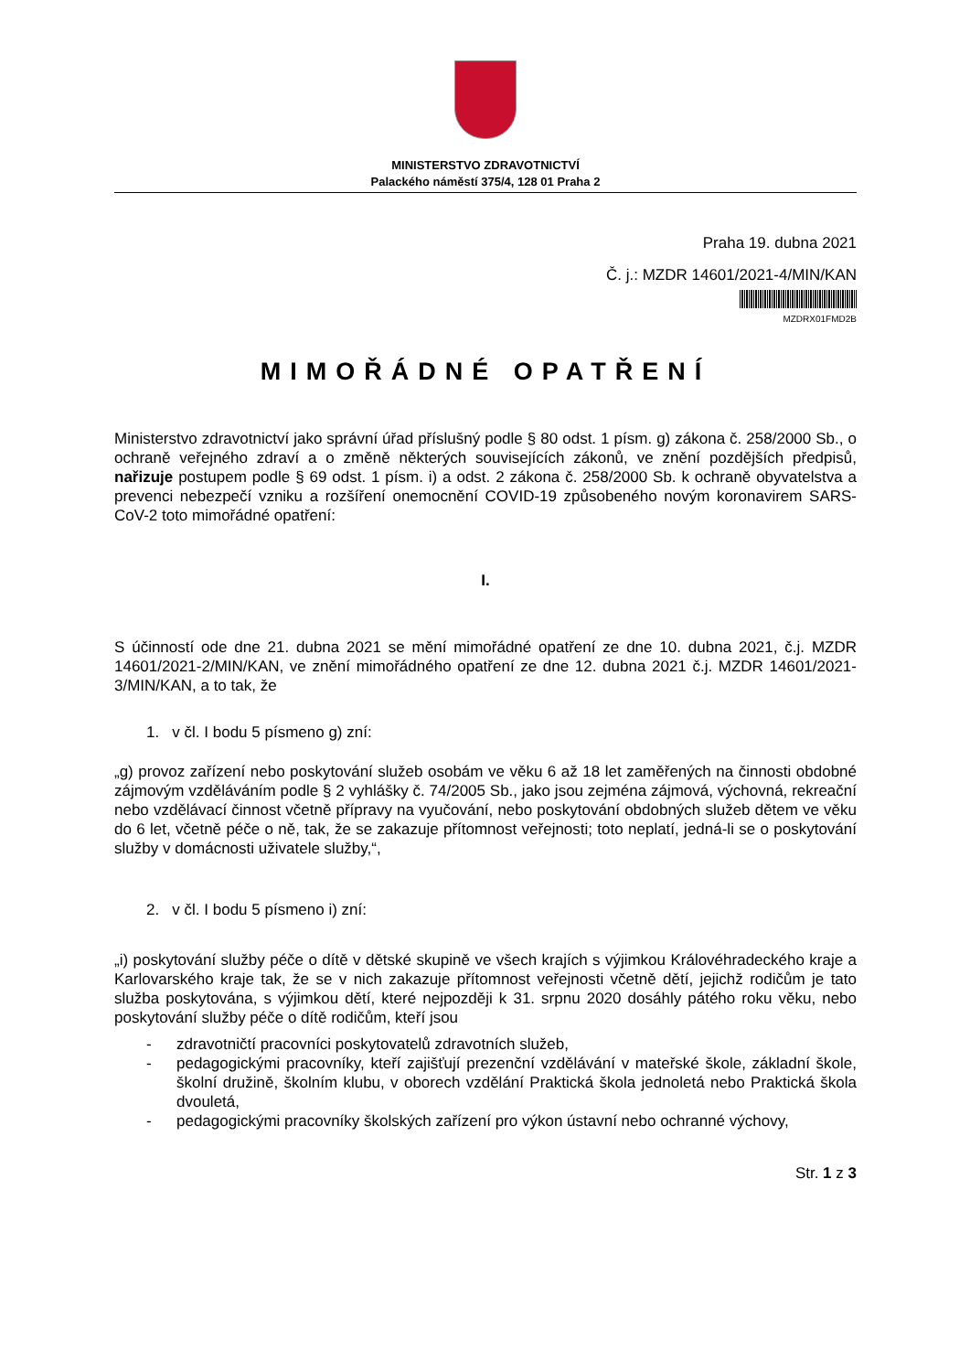MINISTERSTVO ZDRAVOTNICTVÍ
Palackého náměstí 375/4, 128 01 Praha 2
Praha 19. dubna 2021
Č. j.: MZDR 14601/2021-4/MIN/KAN
MZDRX01FMD2B
MIMOŘÁDNÉ OPATŘENÍ
Ministerstvo zdravotnictví jako správní úřad příslušný podle § 80 odst. 1 písm. g) zákona č. 258/2000 Sb., o ochraně veřejného zdraví a o změně některých souvisejících zákonů, ve znění pozdějších předpisů, nařizuje postupem podle § 69 odst. 1 písm. i) a odst. 2 zákona č. 258/2000 Sb. k ochraně obyvatelstva a prevenci nebezpečí vzniku a rozšíření onemocnění COVID-19 způsobeného novým koronavirem SARS-CoV-2 toto mimořádné opatření:
I.
S účinností ode dne 21. dubna 2021 se mění mimořádné opatření ze dne 10. dubna 2021, č.j. MZDR 14601/2021-2/MIN/KAN, ve znění mimořádného opatření ze dne 12. dubna 2021 č.j. MZDR 14601/2021-3/MIN/KAN, a to tak, že
1. v čl. I bodu 5 písmeno g) zní:
„g) provoz zařízení nebo poskytování služeb osobám ve věku 6 až 18 let zaměřených na činnosti obdobné zájmovým vzděláváním podle § 2 vyhlášky č. 74/2005 Sb., jako jsou zejména zájmová, výchovná, rekreační nebo vzdělávací činnost včetně přípravy na vyučování, nebo poskytování obdobných služeb dětem ve věku do 6 let, včetně péče o ně, tak, že se zakazuje přítomnost veřejnosti; toto neplatí, jedná-li se o poskytování služby v domácnosti uživatele služby,“,
2. v čl. I bodu 5 písmeno i) zní:
„i) poskytování služby péče o dítě v dětské skupině ve všech krajích s výjimkou Královéhradeckého kraje a Karlovarského kraje tak, že se v nich zakazuje přítomnost veřejnosti včetně dětí, jejichž rodičům je tato služba poskytována, s výjimkou dětí, které nejpozději k 31. srpnu 2020 dosáhly pátého roku věku, nebo poskytování služby péče o dítě rodičům, kteří jsou
- zdravotničtí pracovníci poskytovatelů zdravotních služeb,
- pedagogickými pracovníky, kteří zajišťují prezenční vzdělávání v mateřské škole, základní škole, školní družině, školním klubu, v oborech vzdělání Praktická škola jednoletá nebo Praktická škola dvouletá,
- pedagogickými pracovníky školských zařízení pro výkon ústavní nebo ochranné výchovy,
Str. 1 z 3